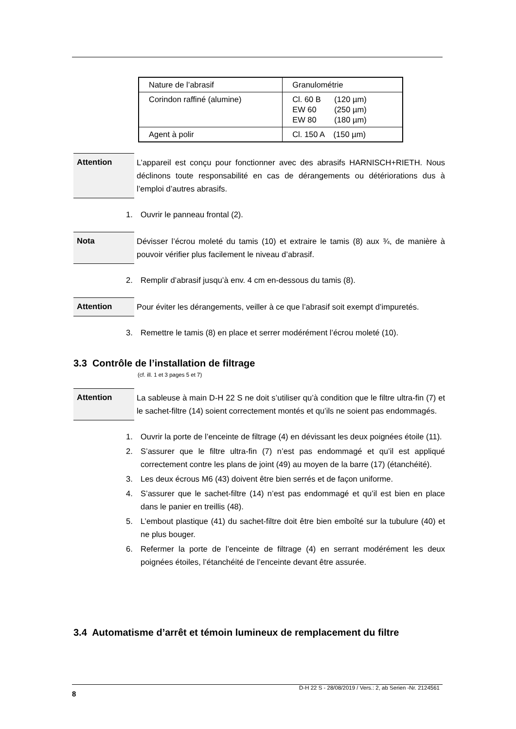| Nature de l’abrasif | Granulométrie |
| Corindon raffiné (alumine) | Cl. 60 B (120 µm) EW 60 (250 µm) EW 80 (180 µm) |
| Agent à polir | Cl. 150 A (150 µm) |
Attention
L’appareil est conçu pour fonctionner avec des abrasifs HARNISCH+RIETH. Nous déclinons toute responsabilité en cas de dérangements ou détériorations dus à l’emploi d’autres abrasifs.
1. Ouvrir le panneau frontal (2).
Nota
Dévisser l’écrou moleté du tamis (10) et extraire le tamis (8) aux ¾, de manière à pouvoir vérifier plus facilement le niveau d’abrasif.
2. Remplir d’abrasif jusqu’à env. 4 cm en-dessous du tamis (8).
Attention
Pour éviter les dérangements, veiller à ce que l’abrasif soit exempt d’impuretés.
3. Remettre le tamis (8) en place et serrer modérément l’écrou moleté (10).
3.3 Contrôle de l’installation de filtrage
(cf. ill. 1 et 3 pages 5 et 7)
Attention
La sableuse à main D-H 22 S ne doit s’utiliser qu’à condition que le filtre ultra-fin (7) et le sachet-filtre (14) soient correctement montés et qu’ils ne soient pas endommagés.
1. Ouvrir la porte de l’enceinte de filtrage (4) en dévissant les deux poignées étoile (11).
2. S’assurer que le filtre ultra-fin (7) n’est pas endommagé et qu’il est appliqué correctement contre les plans de joint (49) au moyen de la barre (17) (étanchéité).
3. Les deux écrous M6 (43) doivent être bien serrés et de façon uniforme.
4. S’assurer que le sachet-filtre (14) n’est pas endommagé et qu’il est bien en place dans le panier en treillis (48).
5. L’embout plastique (41) du sachet-filtre doit être bien emboîté sur la tubulure (40) et ne plus bouger.
6. Refermer la porte de l’enceinte de filtrage (4) en serrant modérément les deux poignées étoiles, l’étanchéité de l’enceinte devant être assurée.
3.4 Automatisme d’arrêt et témoin lumineux de remplacement du filtre
D-H 22 S - 28/08/2019 / Vers.: 2, ab Serien -Nr. 2124561
8